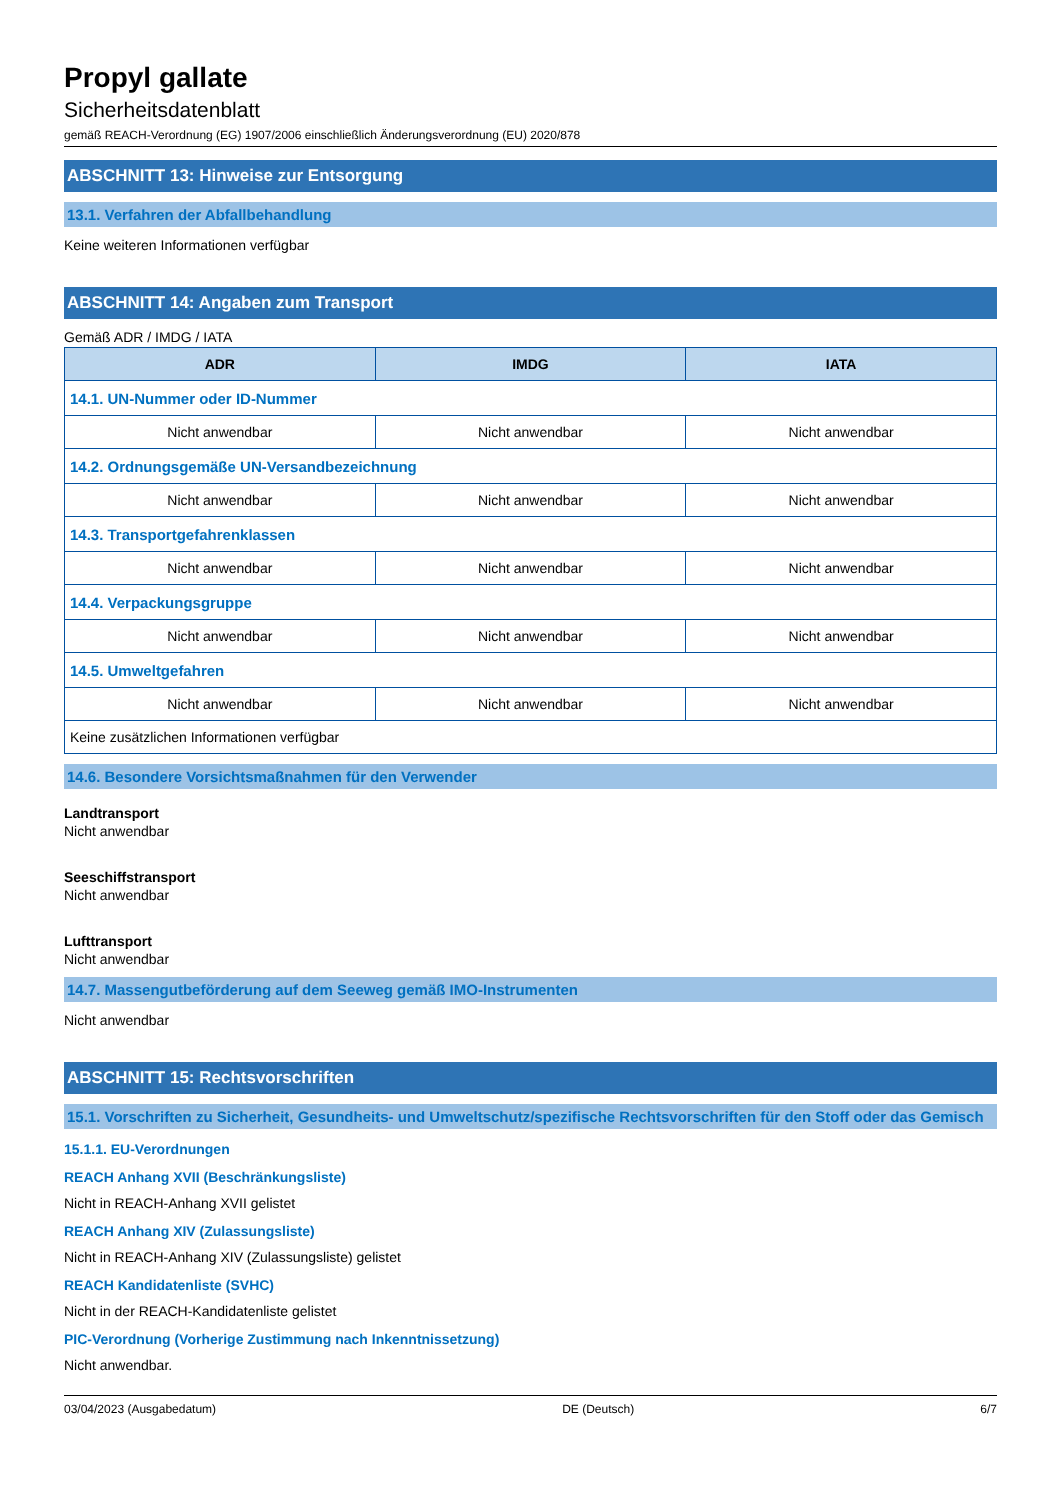Propyl gallate
Sicherheitsdatenblatt
gemäß REACH-Verordnung (EG) 1907/2006 einschließlich Änderungsverordnung (EU) 2020/878
ABSCHNITT 13: Hinweise zur Entsorgung
13.1. Verfahren der Abfallbehandlung
Keine weiteren Informationen verfügbar
ABSCHNITT 14: Angaben zum Transport
Gemäß ADR / IMDG / IATA
| ADR | IMDG | IATA |
| --- | --- | --- |
| 14.1. UN-Nummer oder ID-Nummer | | |
| Nicht anwendbar | Nicht anwendbar | Nicht anwendbar |
| 14.2. Ordnungsgemäße UN-Versandbezeichnung | | |
| Nicht anwendbar | Nicht anwendbar | Nicht anwendbar |
| 14.3. Transportgefahrenklassen | | |
| Nicht anwendbar | Nicht anwendbar | Nicht anwendbar |
| 14.4. Verpackungsgruppe | | |
| Nicht anwendbar | Nicht anwendbar | Nicht anwendbar |
| 14.5. Umweltgefahren | | |
| Nicht anwendbar | Nicht anwendbar | Nicht anwendbar |
| Keine zusätzlichen Informationen verfügbar | | |
14.6. Besondere Vorsichtsmaßnahmen für den Verwender
Landtransport
Nicht anwendbar
Seeschiffstransport
Nicht anwendbar
Lufttransport
Nicht anwendbar
14.7. Massengutbeförderung auf dem Seeweg gemäß IMO-Instrumenten
Nicht anwendbar
ABSCHNITT 15: Rechtsvorschriften
15.1. Vorschriften zu Sicherheit, Gesundheits- und Umweltschutz/spezifische Rechtsvorschriften für den Stoff oder das Gemisch
15.1.1. EU-Verordnungen
REACH Anhang XVII (Beschränkungsliste)
Nicht in REACH-Anhang XVII gelistet
REACH Anhang XIV (Zulassungsliste)
Nicht in REACH-Anhang XIV (Zulassungsliste) gelistet
REACH Kandidatenliste (SVHC)
Nicht in der REACH-Kandidatenliste gelistet
PIC-Verordnung (Vorherige Zustimmung nach Inkenntnissetzung)
Nicht anwendbar.
03/04/2023 (Ausgabedatum) DE (Deutsch) 6/7